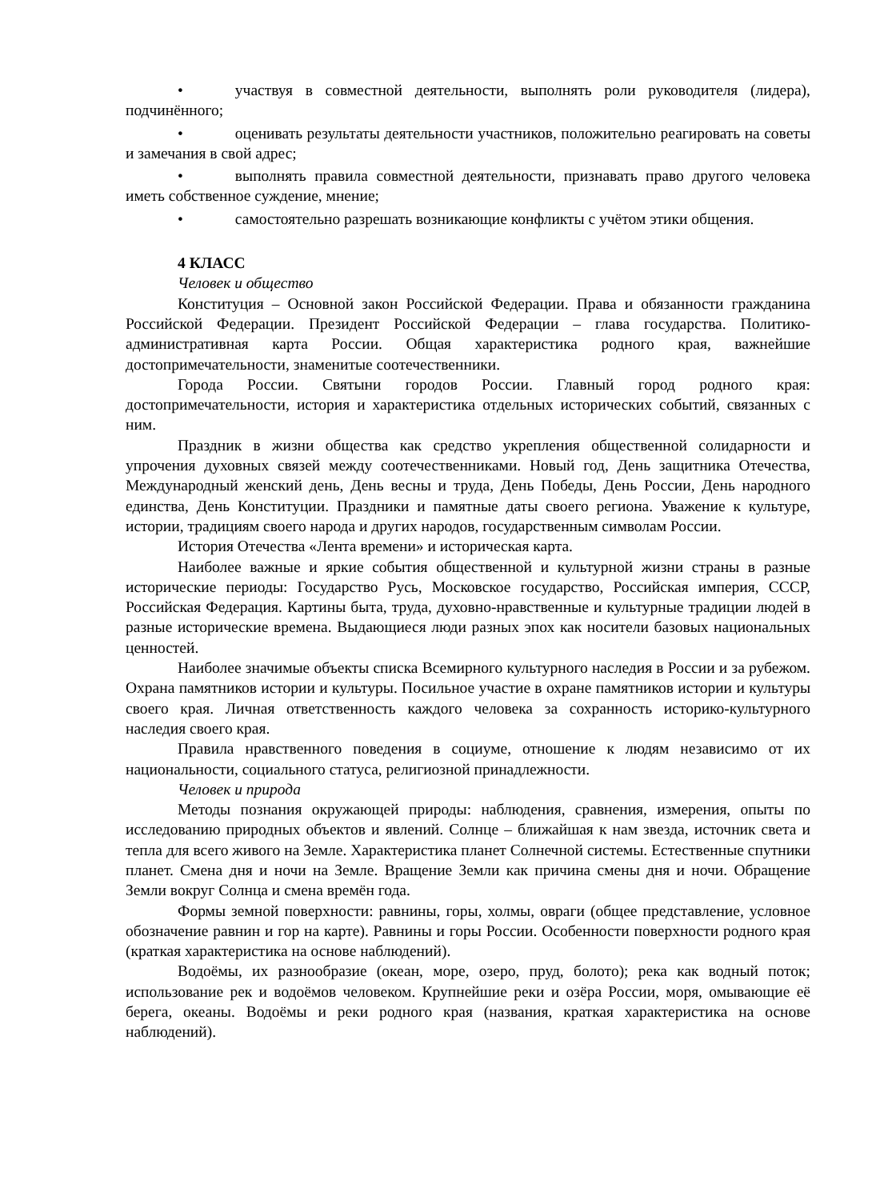• участвуя в совместной деятельности, выполнять роли руководителя (лидера), подчинённого;
• оценивать результаты деятельности участников, положительно реагировать на советы и замечания в свой адрес;
• выполнять правила совместной деятельности, признавать право другого человека иметь собственное суждение, мнение;
• самостоятельно разрешать возникающие конфликты с учётом этики общения.
4 КЛАСС
Человек и общество
Конституция – Основной закон Российской Федерации. Права и обязанности гражданина Российской Федерации. Президент Российской Федерации – глава государства. Политико-административная карта России. Общая характеристика родного края, важнейшие достопримечательности, знаменитые соотечественники.
Города России. Святыни городов России. Главный город родного края: достопримечательности, история и характеристика отдельных исторических событий, связанных с ним.
Праздник в жизни общества как средство укрепления общественной солидарности и упрочения духовных связей между соотечественниками. Новый год, День защитника Отечества, Международный женский день, День весны и труда, День Победы, День России, День народного единства, День Конституции. Праздники и памятные даты своего региона. Уважение к культуре, истории, традициям своего народа и других народов, государственным символам России.
История Отечества «Лента времени» и историческая карта.
Наиболее важные и яркие события общественной и культурной жизни страны в разные исторические периоды: Государство Русь, Московское государство, Российская империя, СССР, Российская Федерация. Картины быта, труда, духовно-нравственные и культурные традиции людей в разные исторические времена. Выдающиеся люди разных эпох как носители базовых национальных ценностей.
Наиболее значимые объекты списка Всемирного культурного наследия в России и за рубежом. Охрана памятников истории и культуры. Посильное участие в охране памятников истории и культуры своего края. Личная ответственность каждого человека за сохранность историко-культурного наследия своего края.
Правила нравственного поведения в социуме, отношение к людям независимо от их национальности, социального статуса, религиозной принадлежности.
Человек и природа
Методы познания окружающей природы: наблюдения, сравнения, измерения, опыты по исследованию природных объектов и явлений. Солнце – ближайшая к нам звезда, источник света и тепла для всего живого на Земле. Характеристика планет Солнечной системы. Естественные спутники планет. Смена дня и ночи на Земле. Вращение Земли как причина смены дня и ночи. Обращение Земли вокруг Солнца и смена времён года.
Формы земной поверхности: равнины, горы, холмы, овраги (общее представление, условное обозначение равнин и гор на карте). Равнины и горы России. Особенности поверхности родного края (краткая характеристика на основе наблюдений).
Водоёмы, их разнообразие (океан, море, озеро, пруд, болото); река как водный поток; использование рек и водоёмов человеком. Крупнейшие реки и озёра России, моря, омывающие её берега, океаны. Водоёмы и реки родного края (названия, краткая характеристика на основе наблюдений).